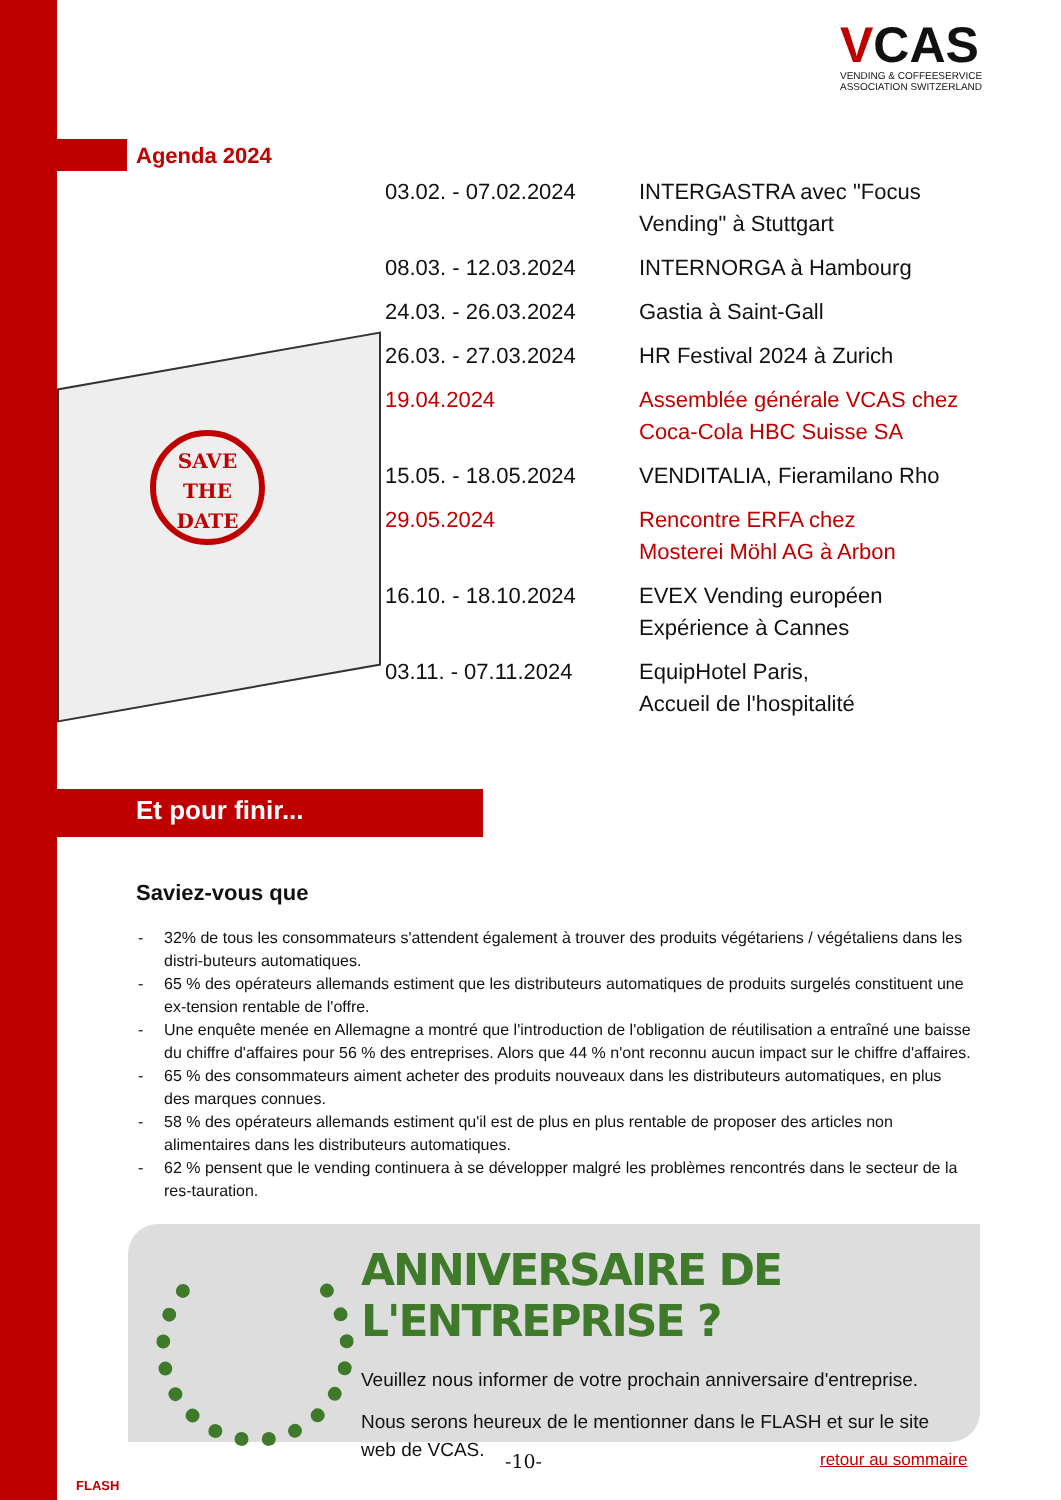VCAS
VENDING & COFFEESERVICE
ASSOCIATION SWITZERLAND
Agenda 2024
SAVE
THE
DATE
| 03.02. - 07.02.2024 | INTERGASTRA avec "Focus Vending" à Stuttgart |
| 08.03. - 12.03.2024 | INTERNORGA à Hambourg |
| 24.03. - 26.03.2024 | Gastia à Saint-Gall |
| 26.03. - 27.03.2024 | HR Festival 2024 à Zurich |
| 19.04.2024 | Assemblée générale VCAS chez Coca-Cola HBC Suisse SA |
| 15.05. - 18.05.2024 | VENDITALIA, Fieramilano Rho |
| 29.05.2024 | Rencontre ERFA chez Mosterei Möhl AG à Arbon |
| 16.10. - 18.10.2024 | EVEX Vending européen Expérience à Cannes |
| 03.11. - 07.11.2024 | EquipHotel Paris, Accueil de l'hospitalité |
Et pour finir...
Saviez-vous que
- 32% de tous les consommateurs s'attendent également à trouver des produits végétariens / végétaliens dans les distri-buteurs automatiques.
- 65 % des opérateurs allemands estiment que les distributeurs automatiques de produits surgelés constituent une ex-tension rentable de l'offre.
- Une enquête menée en Allemagne a montré que l'introduction de l'obligation de réutilisation a entraîné une baisse du chiffre d'affaires pour 56 % des entreprises. Alors que 44 % n'ont reconnu aucun impact sur le chiffre d'affaires.
- 65 % des consommateurs aiment acheter des produits nouveaux dans les distributeurs automatiques, en plus des marques connues.
- 58 % des opérateurs allemands estiment qu'il est de plus en plus rentable de proposer des articles non alimentaires dans les distributeurs automatiques.
- 62 % pensent que le vending continuera à se développer malgré les problèmes rencontrés dans le secteur de la res-tauration.
ANNIVERSAIRE DE L'ENTREPRISE ?
Veuillez nous informer de votre prochain anniversaire d'entreprise.
Nous serons heureux de le mentionner dans le FLASH et sur le site web de VCAS.
FLASH
-10- retour au sommaire